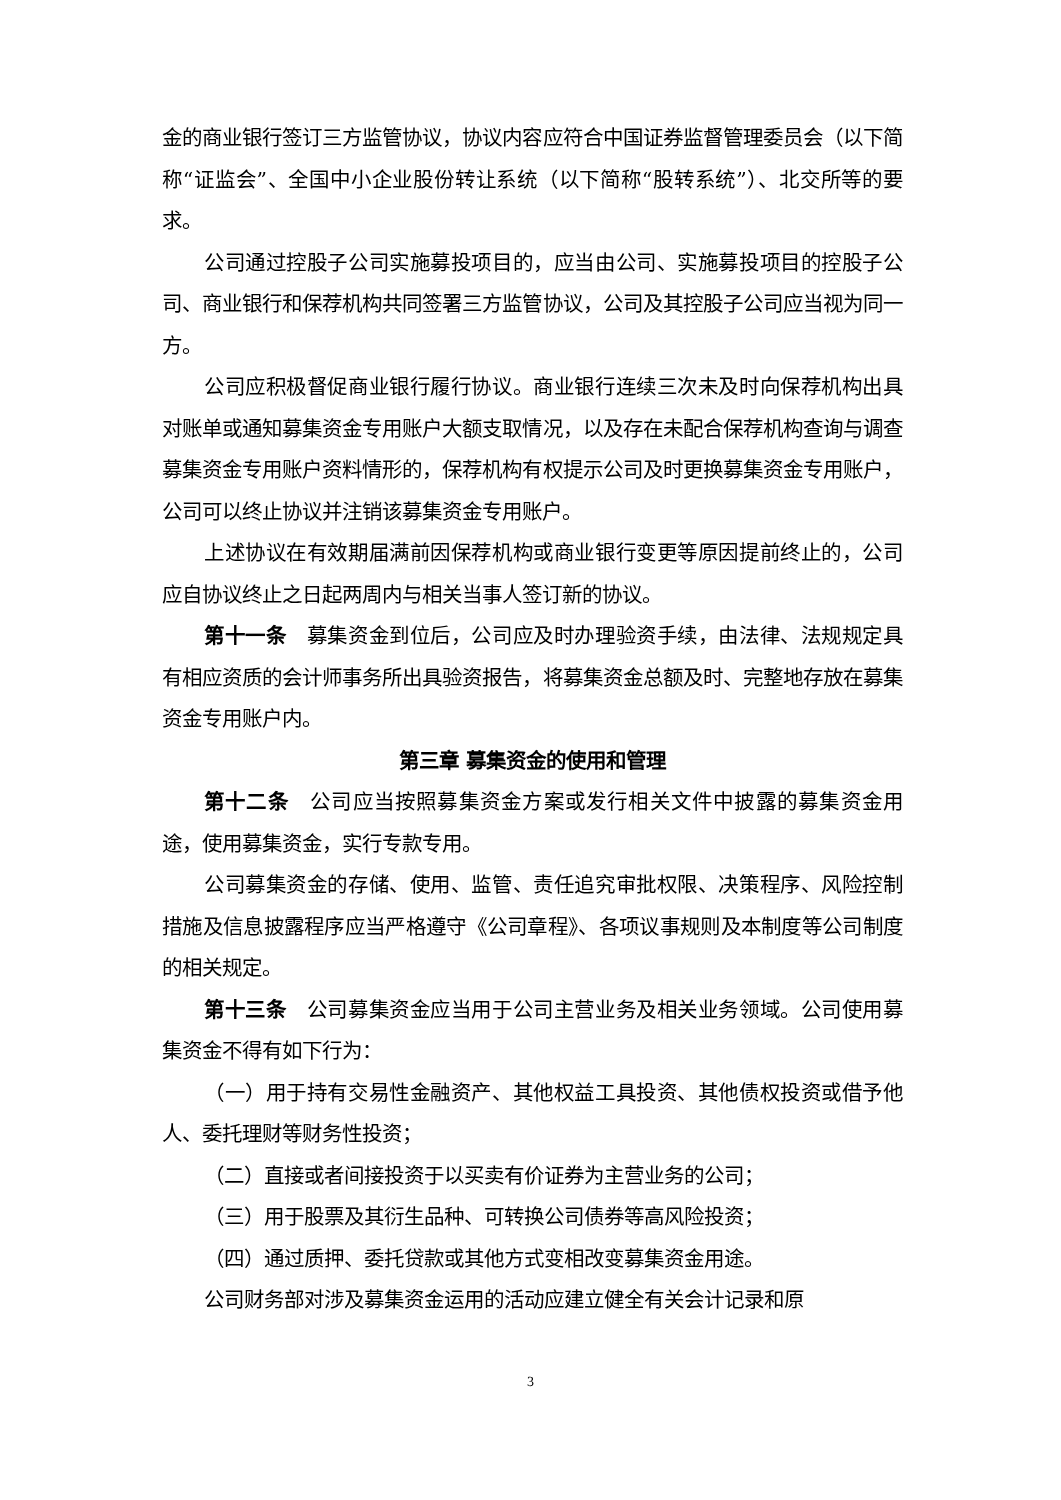金的商业银行签订三方监管协议，协议内容应符合中国证券监督管理委员会（以下简称“证监会”、全国中小企业股份转让系统（以下简称“股转系统”）、北交所等的要求。
公司通过控股子公司实施募投项目的，应当由公司、实施募投项目的控股子公司、商业银行和保荐机构共同签署三方监管协议，公司及其控股子公司应当视为同一方。
公司应积极督促商业银行履行协议。商业银行连续三次未及时向保荐机构出具对账单或通知募集资金专用账户大额支取情况，以及存在未配合保荐机构查询与调查募集资金专用账户资料情形的，保荐机构有权提示公司及时更换募集资金专用账户，公司可以终止协议并注销该募集资金专用账户。
上述协议在有效期届满前因保荐机构或商业银行变更等原因提前终止的，公司应自协议终止之日起两周内与相关当事人签订新的协议。
第十一条　募集资金到位后，公司应及时办理验资手续，由法律、法规规定具有相应资质的会计师事务所出具验资报告，将募集资金总额及时、完整地存放在募集资金专用账户内。
第三章 募集资金的使用和管理
第十二条　公司应当按照募集资金方案或发行相关文件中披露的募集资金用途，使用募集资金，实行专款专用。
公司募集资金的存储、使用、监管、责任追究审批权限、决策程序、风险控制措施及信息披露程序应当严格遵守《公司章程》、各项议事规则及本制度等公司制度的相关规定。
第十三条　公司募集资金应当用于公司主营业务及相关业务领域。公司使用募 集资金不得有如下行为：
（一）用于持有交易性金融资产、其他权益工具投资、其他债权投资或借予他人、委托理财等财务性投资；
（二）直接或者间接投资于以买卖有价证券为主营业务的公司；
（三）用于股票及其衍生品种、可转换公司债券等高风险投资；
（四）通过质押、委托贷款或其他方式变相改变募集资金用途。
公司财务部对涉及募集资金运用的活动应建立健全有关会计记录和原
3